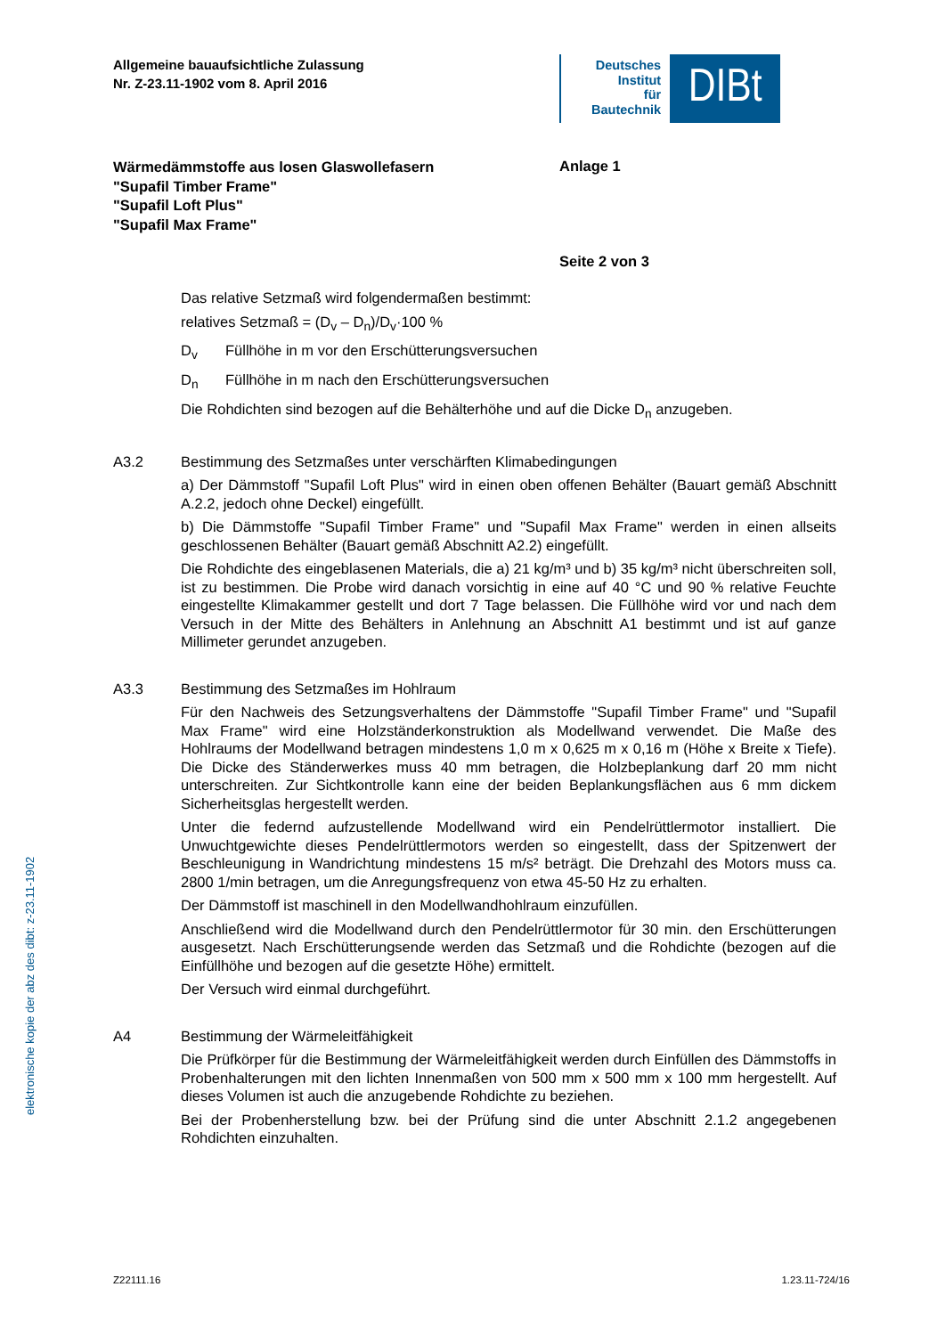Allgemeine bauaufsichtliche Zulassung
Nr. Z-23.11-1902 vom 8. April 2016
Deutsches
Institut
für
Bautechnik
DIBt
Wärmedämmstoffe aus losen Glaswollefasern
"Supafil Timber Frame"
"Supafil Loft Plus"
"Supafil Max Frame"
Anlage 1
Seite 2 von 3
Das relative Setzmaß wird folgendermaßen bestimmt:
relatives Setzmaß = (D<sub>v</sub> – D<sub>n</sub>)/D<sub>v</sub>·100 %
D<sub>v</sub> Füllhöhe in m vor den Erschütterungsversuchen
D<sub>n</sub> Füllhöhe in m nach den Erschütterungsversuchen
Die Rohdichten sind bezogen auf die Behälterhöhe und auf die Dicke D<sub>n</sub> anzugeben.
A3.2 Bestimmung des Setzmaßes unter verschärften Klimabedingungen
a) Der Dämmstoff "Supafil Loft Plus" wird in einen oben offenen Behälter (Bauart gemäß Abschnitt A.2.2, jedoch ohne Deckel) eingefüllt.
b) Die Dämmstoffe "Supafil Timber Frame" und "Supafil Max Frame" werden in einen allseits geschlossenen Behälter (Bauart gemäß Abschnitt A2.2) eingefüllt.
Die Rohdichte des eingeblasenen Materials, die a) 21 kg/m³ und b) 35 kg/m³ nicht überschreiten soll, ist zu bestimmen. Die Probe wird danach vorsichtig in eine auf 40 °C und 90 % relative Feuchte eingestellte Klimakammer gestellt und dort 7 Tage belassen. Die Füllhöhe wird vor und nach dem Versuch in der Mitte des Behälters in Anlehnung an Abschnitt A1 bestimmt und ist auf ganze Millimeter gerundet anzugeben.
A3.3 Bestimmung des Setzmaßes im Hohlraum
Für den Nachweis des Setzungsverhaltens der Dämmstoffe "Supafil Timber Frame" und "Supafil Max Frame" wird eine Holzständerkonstruktion als Modellwand verwendet. Die Maße des Hohlraums der Modellwand betragen mindestens 1,0 m x 0,625 m x 0,16 m (Höhe x Breite x Tiefe). Die Dicke des Ständerwerkes muss 40 mm betragen, die Holzbeplankung darf 20 mm nicht unterschreiten. Zur Sichtkontrolle kann eine der beiden Beplankungsflächen aus 6 mm dickem Sicherheitsglas hergestellt werden.
Unter die federnd aufzustellende Modellwand wird ein Pendelrüttlermotor installiert. Die Unwuchtgewichte dieses Pendelrüttlermotors werden so eingestellt, dass der Spitzenwert der Beschleunigung in Wandrichtung mindestens 15 m/s² beträgt. Die Drehzahl des Motors muss ca. 2800 1/min betragen, um die Anregungsfrequenz von etwa 45-50 Hz zu erhalten.
Der Dämmstoff ist maschinell in den Modellwandhohlraum einzufüllen.
Anschließend wird die Modellwand durch den Pendelrüttlermotor für 30 min. den Erschütterungen ausgesetzt. Nach Erschütterungsende werden das Setzmaß und die Rohdichte (bezogen auf die Einfüllhöhe und bezogen auf die gesetzte Höhe) ermittelt.
Der Versuch wird einmal durchgeführt.
A4 Bestimmung der Wärmeleitfähigkeit
Die Prüfkörper für die Bestimmung der Wärmeleitfähigkeit werden durch Einfüllen des Dämmstoffs in Probenhalterungen mit den lichten Innenmaßen von 500 mm x 500 mm x 100 mm hergestellt. Auf dieses Volumen ist auch die anzugebende Rohdichte zu beziehen.
Bei der Probenherstellung bzw. bei der Prüfung sind die unter Abschnitt 2.1.2 angegebenen Rohdichten einzuhalten.
elektronische kopie der abz des dibt: z-23.11-1902
Z22111.16 1.23.11-724/16